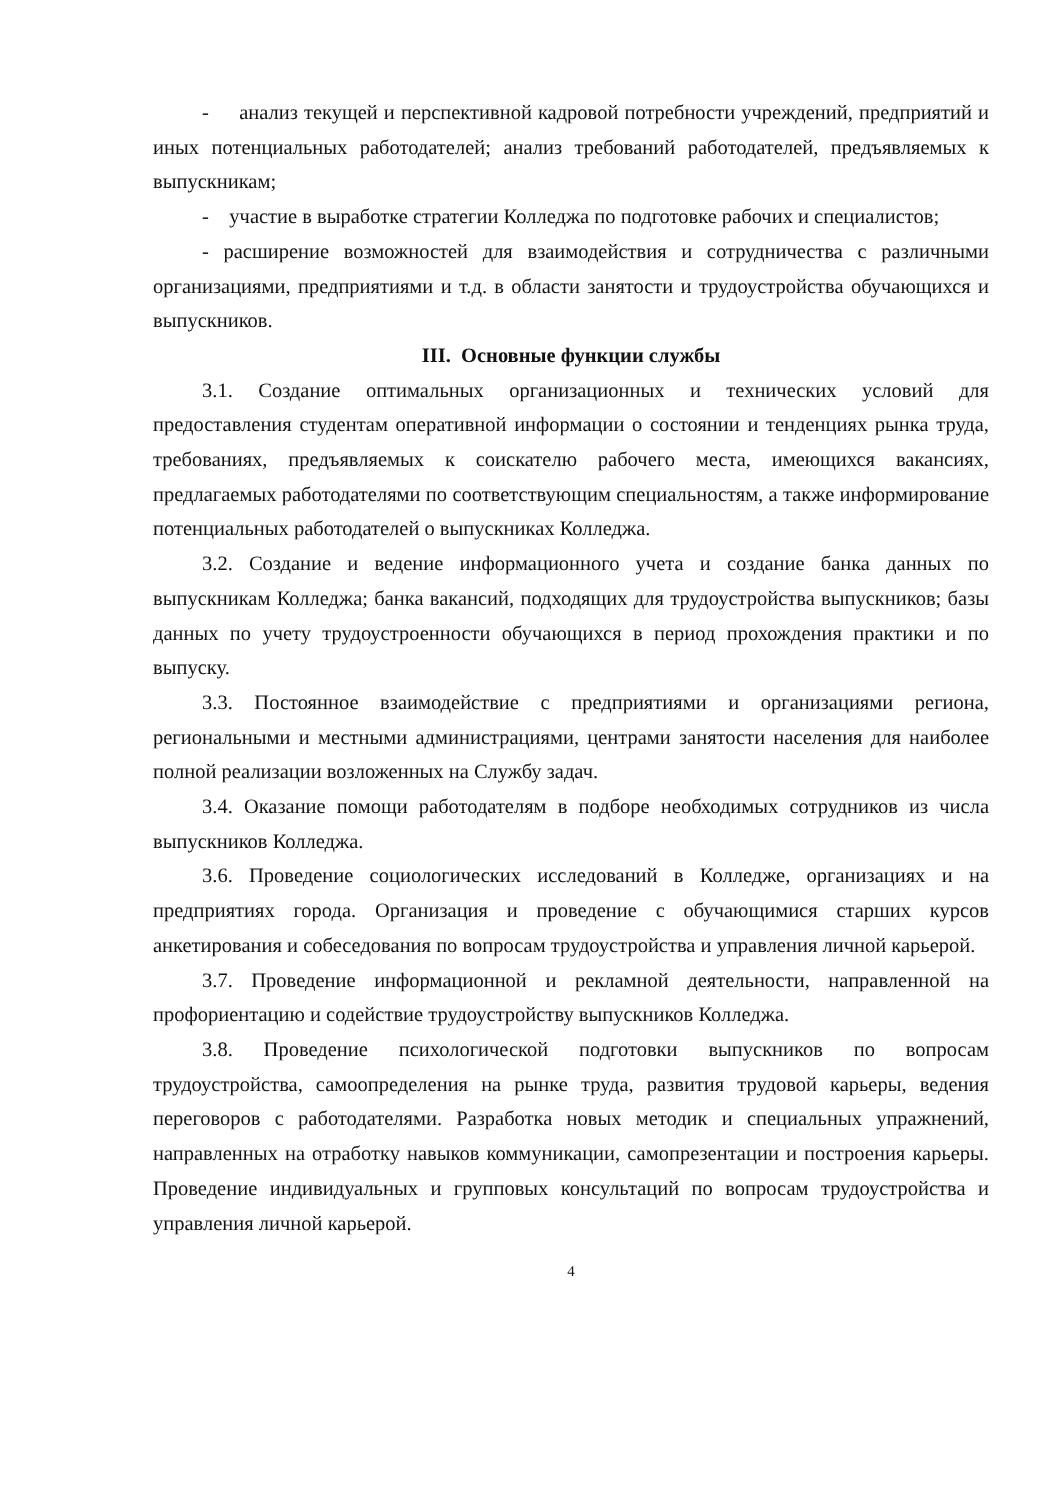- анализ текущей и перспективной кадровой потребности учреждений, предприятий и иных потенциальных работодателей; анализ требований работодателей, предъявляемых к выпускникам;
- участие в выработке стратегии Колледжа по подготовке рабочих и специалистов;
- расширение возможностей для взаимодействия и сотрудничества с различными организациями, предприятиями и т.д. в области занятости и трудоустройства обучающихся и выпускников.
III. Основные функции службы
3.1. Создание оптимальных организационных и технических условий для предоставления студентам оперативной информации о состоянии и тенденциях рынка труда, требованиях, предъявляемых к соискателю рабочего места, имеющихся вакансиях, предлагаемых работодателями по соответствующим специальностям, а также информирование потенциальных работодателей о выпускниках Колледжа.
3.2. Создание и ведение информационного учета и создание банка данных по выпускникам Колледжа; банка вакансий, подходящих для трудоустройства выпускников; базы данных по учету трудоустроенности обучающихся в период прохождения практики и по выпуску.
3.3. Постоянное взаимодействие с предприятиями и организациями региона, региональными и местными администрациями, центрами занятости населения для наиболее полной реализации возложенных на Службу задач.
3.4. Оказание помощи работодателям в подборе необходимых сотрудников из числа выпускников Колледжа.
3.6. Проведение социологических исследований в Колледже, организациях и на предприятиях города. Организация и проведение с обучающимися старших курсов анкетирования и собеседования по вопросам трудоустройства и управления личной карьерой.
3.7. Проведение информационной и рекламной деятельности, направленной на профориентацию и содействие трудоустройству выпускников Колледжа.
3.8. Проведение психологической подготовки выпускников по вопросам трудоустройства, самоопределения на рынке труда, развития трудовой карьеры, ведения переговоров с работодателями. Разработка новых методик и специальных упражнений, направленных на отработку навыков коммуникации, самопрезентации и построения карьеры. Проведение индивидуальных и групповых консультаций по вопросам трудоустройства и управления личной карьерой.
4